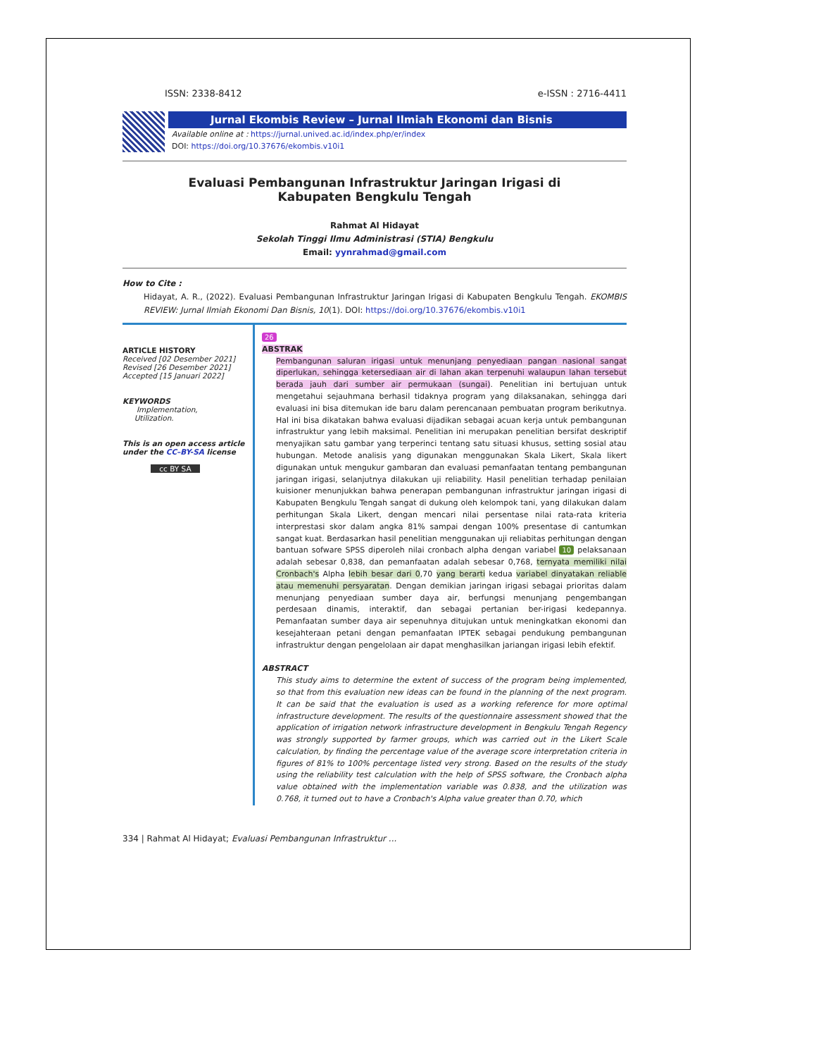ISSN: 2338-8412 e-ISSN : 2716-4411
Jurnal Ekombis Review – Jurnal Ilmiah Ekonomi dan Bisnis
Available online at : https://jurnal.unived.ac.id/index.php/er/index
DOI: https://doi.org/10.37676/ekombis.v10i1
Evaluasi Pembangunan Infrastruktur Jaringan Irigasi di
Kabupaten Bengkulu Tengah
Rahmat Al Hidayat
Sekolah Tinggi Ilmu Administrasi (STIA) Bengkulu
Email: yynrahmad@gmail.com
How to Cite :
Hidayat, A. R., (2022). Evaluasi Pembangunan Infrastruktur Jaringan Irigasi di Kabupaten Bengkulu Tengah. EKOMBIS REVIEW: Jurnal Ilmiah Ekonomi Dan Bisnis, 10(1). DOI: https://doi.org/10.37676/ekombis.v10i1
ARTICLE HISTORY
Received [02 Desember 2021]
Revised [26 Desember 2021]
Accepted [15 Januari 2022]
KEYWORDS
Implementation,
Utilization.
This is an open access article under the CC–BY-SA license
cc BY SA
26
ABSTRAK
Pembangunan saluran irigasi untuk menunjang penyediaan pangan nasional sangat diperlukan, sehingga ketersediaan air di lahan akan terpenuhi walaupun lahan tersebut berada jauh dari sumber air permukaan (sungai). Penelitian ini bertujuan untuk mengetahui sejauhmana berhasil tidaknya program yang dilaksanakan, sehingga dari evaluasi ini bisa ditemukan ide baru dalam perencanaan pembuatan program berikutnya. Hal ini bisa dikatakan bahwa evaluasi dijadikan sebagai acuan kerja untuk pembangunan infrastruktur yang lebih maksimal. Penelitian ini merupakan penelitian bersifat deskriptif menyajikan satu gambar yang terperinci tentang satu situasi khusus, setting sosial atau hubungan. Metode analisis yang digunakan menggunakan Skala Likert, Skala likert digunakan untuk mengukur gambaran dan evaluasi pemanfaatan tentang pembangunan jaringan irigasi, selanjutnya dilakukan uji reliability. Hasil penelitian terhadap penilaian kuisioner menunjukkan bahwa penerapan pembangunan infrastruktur jaringan irigasi di Kabupaten Bengkulu Tengah sangat di dukung oleh kelompok tani, yang dilakukan dalam perhitungan Skala Likert, dengan mencari nilai persentase nilai rata-rata kriteria interprestasi skor dalam angka 81% sampai dengan 100% presentase di cantumkan sangat kuat. Berdasarkan hasil penelitian menggunakan uji reliabitas perhitungan dengan bantuan sofware SPSS diperoleh nilai cronbach alpha dengan variabel 10 pelaksanaan adalah sebesar 0,838, dan pemanfaatan adalah sebesar 0,768, ternyata memiliki nilai Cronbach's Alpha lebih besar dari 0,70 yang berarti kedua variabel dinyatakan reliable atau memenuhi persyaratan. Dengan demikian jaringan irigasi sebagai prioritas dalam menunjang penyediaan sumber daya air, berfungsi menunjang pengembangan perdesaan dinamis, interaktif, dan sebagai pertanian ber-irigasi kedepannya. Pemanfaatan sumber daya air sepenuhnya ditujukan untuk meningkatkan ekonomi dan kesejahteraan petani dengan pemanfaatan IPTEK sebagai pendukung pembangunan infrastruktur dengan pengelolaan air dapat menghasilkan jariangan irigasi lebih efektif.
ABSTRACT
This study aims to determine the extent of success of the program being implemented, so that from this evaluation new ideas can be found in the planning of the next program. It can be said that the evaluation is used as a working reference for more optimal infrastructure development. The results of the questionnaire assessment showed that the application of irrigation network infrastructure development in Bengkulu Tengah Regency was strongly supported by farmer groups, which was carried out in the Likert Scale calculation, by finding the percentage value of the average score interpretation criteria in figures of 81% to 100% percentage listed very strong. Based on the results of the study using the reliability test calculation with the help of SPSS software, the Cronbach alpha value obtained with the implementation variable was 0.838, and the utilization was 0.768, it turned out to have a Cronbach's Alpha value greater than 0.70, which
334 | Rahmat Al Hidayat; Evaluasi Pembangunan Infrastruktur ...